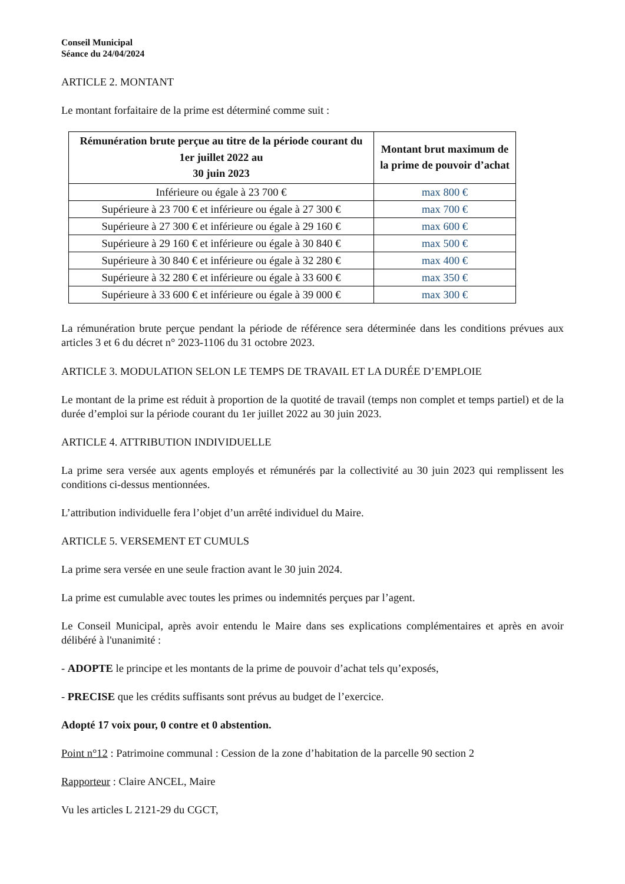Conseil Municipal
Séance du 24/04/2024
ARTICLE 2. MONTANT
Le montant forfaitaire de la prime est déterminé comme suit :
| Rémunération brute perçue au titre de la période courant du 1er juillet 2022 au 30 juin 2023 | Montant brut maximum de la prime de pouvoir d’achat |
| --- | --- |
| Inférieure ou égale à 23 700 € | max 800 € |
| Supérieure à 23 700 € et inférieure ou égale à 27 300 € | max 700 € |
| Supérieure à 27 300 € et inférieure ou égale à 29 160 € | max 600 € |
| Supérieure à 29 160 € et inférieure ou égale à 30 840 € | max 500 € |
| Supérieure à 30 840 € et inférieure ou égale à 32 280 € | max 400 € |
| Supérieure à 32 280 € et inférieure ou égale à 33 600 € | max 350 € |
| Supérieure à 33 600 € et inférieure ou égale à 39 000 € | max 300 € |
La rémunération brute perçue pendant la période de référence sera déterminée dans les conditions prévues aux articles 3 et 6 du décret n° 2023-1106 du 31 octobre 2023.
ARTICLE 3. MODULATION SELON LE TEMPS DE TRAVAIL ET LA DURÉE D’EMPLOIE
Le montant de la prime est réduit à proportion de la quotité de travail (temps non complet et temps partiel) et de la durée d’emploi sur la période courant du 1er juillet 2022 au 30 juin 2023.
ARTICLE 4. ATTRIBUTION INDIVIDUELLE
La prime sera versée aux agents employés et rémunérés par la collectivité au 30 juin 2023 qui remplissent les conditions ci-dessus mentionnées.
L’attribution individuelle fera l’objet d’un arrêté individuel du Maire.
ARTICLE 5. VERSEMENT ET CUMULS
La prime sera versée en une seule fraction avant le 30 juin 2024.
La prime est cumulable avec toutes les primes ou indemnités perçues par l’agent.
Le Conseil Municipal, après avoir entendu le Maire dans ses explications complémentaires et après en avoir délibéré à l'unanimité :
- ADOPTE le principe et les montants de la prime de pouvoir d’achat tels qu’exposés,
- PRECISE que les crédits suffisants sont prévus au budget de l’exercice.
Adopté 17 voix pour, 0 contre et 0 abstention.
Point n°12 : Patrimoine communal : Cession de la zone d’habitation de la parcelle 90 section 2
Rapporteur : Claire ANCEL, Maire
Vu les articles L 2121-29 du CGCT,